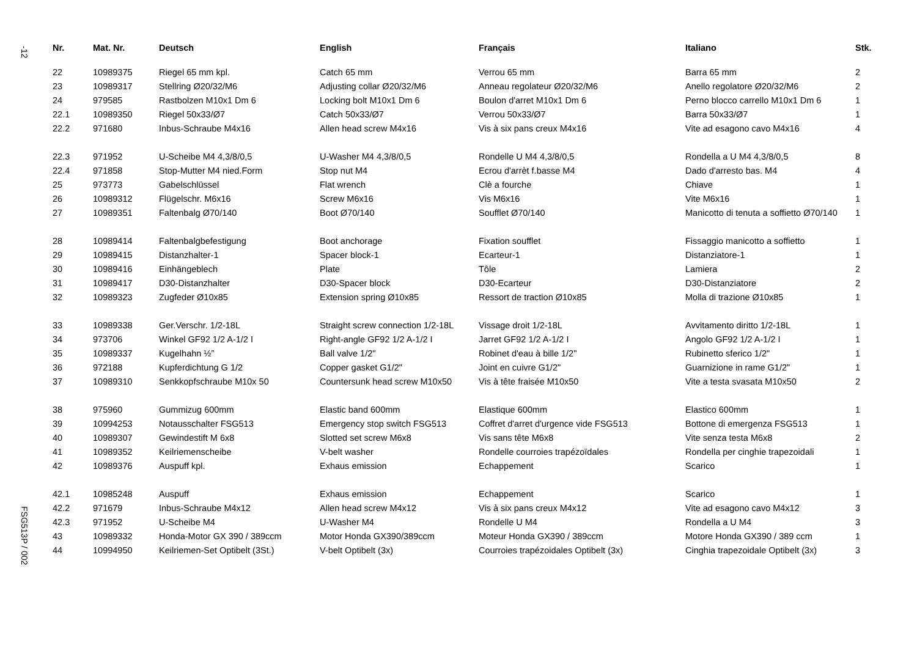-12
FSG513P / 002
| Nr. | Mat. Nr. | Deutsch | English | Français | Italiano | Stk. |
| --- | --- | --- | --- | --- | --- | --- |
| 22 | 10989375 | Riegel 65 mm kpl. | Catch 65 mm | Verrou 65 mm | Barra 65 mm | 2 |
| 23 | 10989317 | Stellring Ø20/32/M6 | Adjusting collar Ø20/32/M6 | Anneau regolateur Ø20/32/M6 | Anello regolatore Ø20/32/M6 | 2 |
| 24 | 979585 | Rastbolzen M10x1 Dm 6 | Locking bolt M10x1 Dm 6 | Boulon d'arret M10x1 Dm 6 | Perno blocco carrello M10x1 Dm 6 | 1 |
| 22.1 | 10989350 | Riegel 50x33/Ø7 | Catch 50x33/Ø7 | Verrou 50x33/Ø7 | Barra 50x33/Ø7 | 1 |
| 22.2 | 971680 | Inbus-Schraube M4x16 | Allen head screw M4x16 | Vis à six pans creux M4x16 | Vite ad esagono cavo M4x16 | 4 |
| 22.3 | 971952 | U-Scheibe M4 4,3/8/0,5 | U-Washer M4 4,3/8/0,5 | Rondelle U M4 4,3/8/0,5 | Rondella a U M4 4,3/8/0,5 | 8 |
| 22.4 | 971858 | Stop-Mutter M4 nied.Form | Stop nut M4 | Ecrou d'arrèt f.basse M4 | Dado d'arresto bas. M4 | 4 |
| 25 | 973773 | Gabelschlüssel | Flat wrench | Clè a fourche | Chiave | 1 |
| 26 | 10989312 | Flügelschr. M6x16 | Screw M6x16 | Vis M6x16 | Vite M6x16 | 1 |
| 27 | 10989351 | Faltenbalg Ø70/140 | Boot Ø70/140 | Soufflet Ø70/140 | Manicotto di tenuta a soffietto Ø70/140 | 1 |
| 28 | 10989414 | Faltenbalgbefestigung | Boot anchorage | Fixation soufflet | Fissaggio manicotto a soffietto | 1 |
| 29 | 10989415 | Distanzhalter-1 | Spacer block-1 | Ecarteur-1 | Distanziatore-1 | 1 |
| 30 | 10989416 | Einhängeblech | Plate | Tôle | Lamiera | 2 |
| 31 | 10989417 | D30-Distanzhalter | D30-Spacer block | D30-Ecarteur | D30-Distanziatore | 2 |
| 32 | 10989323 | Zugfeder Ø10x85 | Extension spring Ø10x85 | Ressort de traction Ø10x85 | Molla di trazione Ø10x85 | 1 |
| 33 | 10989338 | Ger.Verschr. 1/2-18L | Straight screw connection 1/2-18L | Vissage droit 1/2-18L | Avvitamento diritto 1/2-18L | 1 |
| 34 | 973706 | Winkel GF92 1/2 A-1/2 I | Right-angle GF92 1/2 A-1/2 I | Jarret GF92 1/2 A-1/2 I | Angolo GF92 1/2 A-1/2 I | 1 |
| 35 | 10989337 | Kugelhahn ½” | Ball valve 1/2" | Robinet d'eau à bille 1/2" | Rubinetto sferico 1/2" | 1 |
| 36 | 972188 | Kupferdichtung G 1/2 | Copper gasket G1/2" | Joint en cuivre G1/2" | Guarnizione in rame G1/2" | 1 |
| 37 | 10989310 | Senkkopfschraube M10x 50 | Countersunk head screw M10x50 | Vis à tête fraisée M10x50 | Vite a testa svasata M10x50 | 2 |
| 38 | 975960 | Gummizug 600mm | Elastic band 600mm | Elastique 600mm | Elastico 600mm | 1 |
| 39 | 10994253 | Notausschalter FSG513 | Emergency stop switch FSG513 | Coffret d'arret d'urgence vide FSG513 | Bottone di emergenza FSG513 | 1 |
| 40 | 10989307 | Gewindestift M 6x8 | Slotted set screw M6x8 | Vis sans tête M6x8 | Vite senza testa M6x8 | 2 |
| 41 | 10989352 | Keilriemenscheibe | V-belt washer | Rondelle courroies trapézoïdales | Rondella per cinghie trapezoidali | 1 |
| 42 | 10989376 | Auspuff kpl. | Exhaus emission | Echappement | Scarico | 1 |
| 42.1 | 10985248 | Auspuff | Exhaus emission | Echappement | Scarico | 1 |
| 42.2 | 971679 | Inbus-Schraube M4x12 | Allen head screw M4x12 | Vis à six pans creux M4x12 | Vite ad esagono cavo M4x12 | 3 |
| 42.3 | 971952 | U-Scheibe M4 | U-Washer M4 | Rondelle U M4 | Rondella a U M4 | 3 |
| 43 | 10989332 | Honda-Motor GX 390 / 389ccm | Motor Honda GX390/389ccm | Moteur Honda GX390 / 389ccm | Motore Honda GX390 / 389 ccm | 1 |
| 44 | 10994950 | Keilriemen-Set Optibelt (3St.) | V-belt Optibelt (3x) | Courroies trapézoidales Optibelt (3x) | Cinghia trapezoidale Optibelt (3x) | 3 |